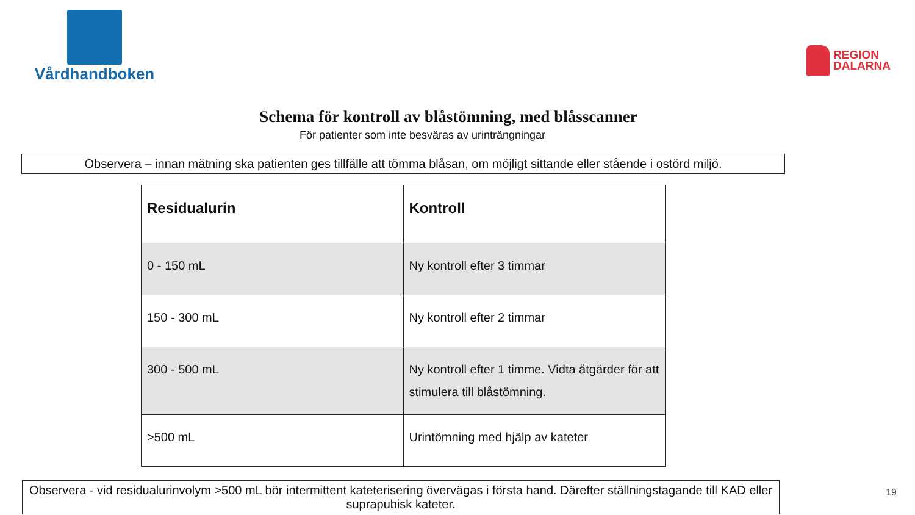Vårdhandboken
REGION
DALARNA
Schema för kontroll av blåstömning, med blåsscanner
För patienter som inte besväras av urinträngningar
Observera – innan mätning ska patienten ges tillfälle att tömma blåsan, om möjligt sittande eller stående i ostörd miljö.
| Residualurin | Kontroll |
| --- | --- |
| 0 - 150 mL | Ny kontroll efter 3 timmar |
| 150 - 300 mL | Ny kontroll efter 2 timmar |
| 300 - 500 mL | Ny kontroll efter 1 timme. Vidta åtgärder för att stimulera till blåstömning. |
| >500 mL | Urintömning med hjälp av kateter |
Observera - vid residualurinvolym >500 mL bör intermittent kateterisering övervägas i första hand. Därefter ställningstagande till KAD eller suprapubisk kateter.
19